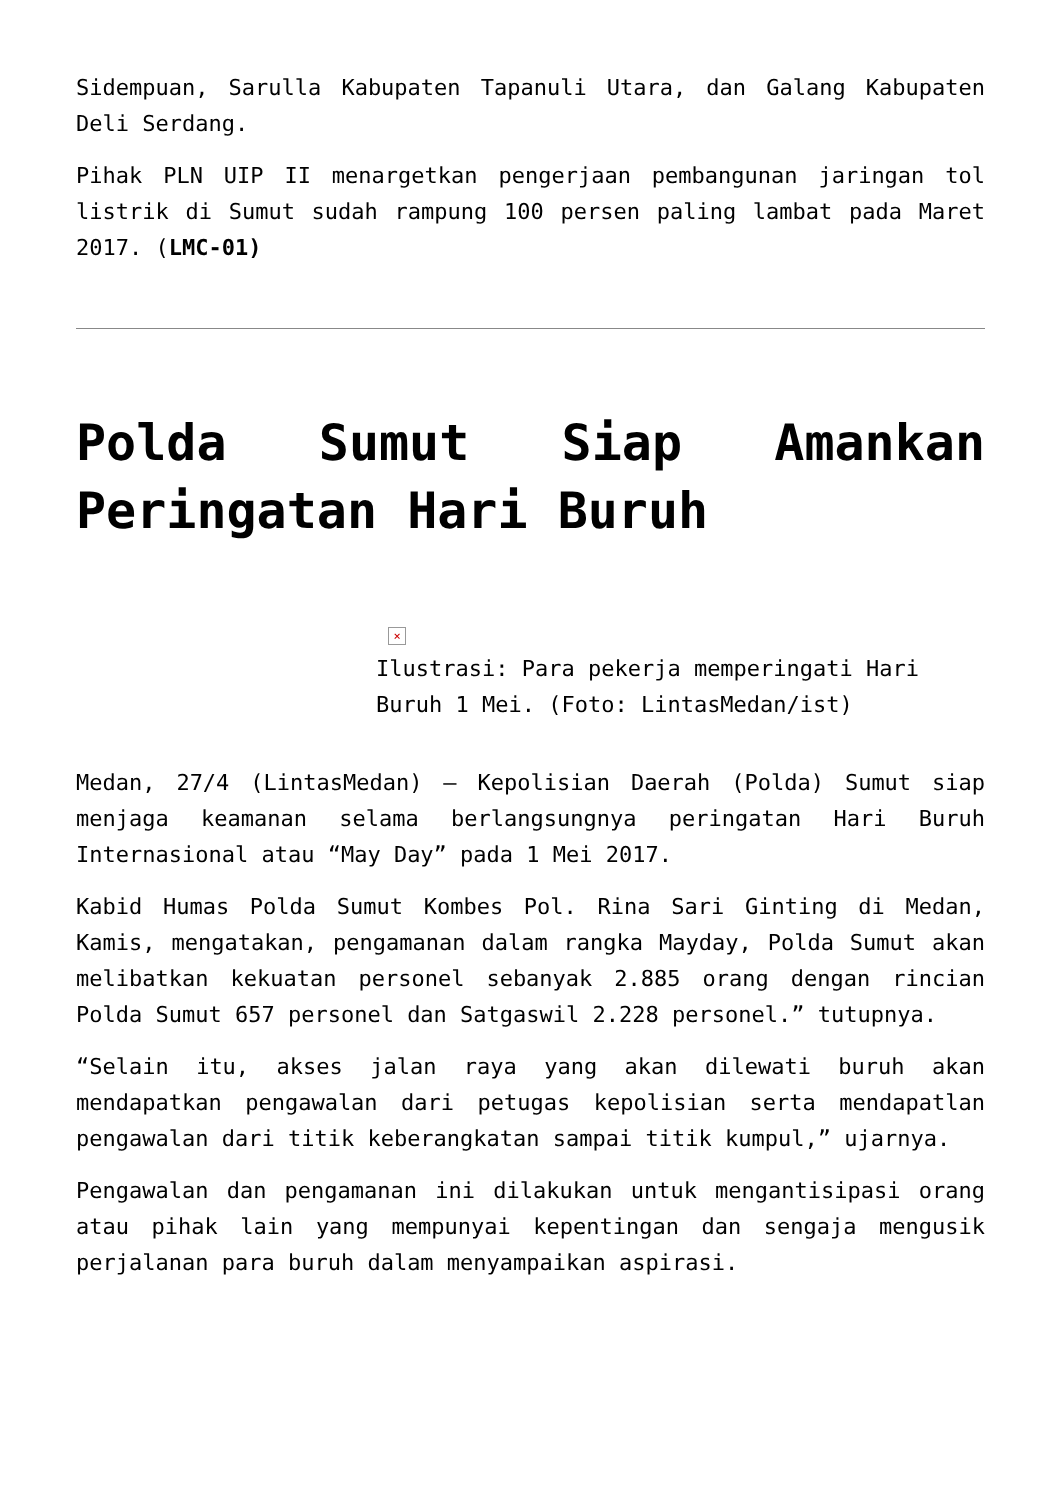Sidempuan, Sarulla Kabupaten Tapanuli Utara, dan Galang Kabupaten Deli Serdang.
Pihak PLN UIP II menargetkan pengerjaan pembangunan jaringan tol listrik di Sumut sudah rampung 100 persen paling lambat pada Maret 2017. (LMC-01)
Polda Sumut Siap Amankan Peringatan Hari Buruh
×
Ilustrasi: Para pekerja memperingati Hari Buruh 1 Mei. (Foto: LintasMedan/ist)
Medan, 27/4 (LintasMedan) – Kepolisian Daerah (Polda) Sumut siap menjaga keamanan selama berlangsungnya peringatan Hari Buruh Internasional atau “May Day” pada 1 Mei 2017.
Kabid Humas Polda Sumut Kombes Pol. Rina Sari Ginting di Medan, Kamis, mengatakan, pengamanan dalam rangka Mayday, Polda Sumut akan melibatkan kekuatan personel sebanyak 2.885 orang dengan rincian Polda Sumut 657 personel dan Satgaswil 2.228 personel.” tutupnya.
“Selain itu, akses jalan raya yang akan dilewati buruh akan mendapatkan pengawalan dari petugas kepolisian serta mendapatlan pengawalan dari titik keberangkatan sampai titik kumpul,” ujarnya.
Pengawalan dan pengamanan ini dilakukan untuk mengantisipasi orang atau pihak lain yang mempunyai kepentingan dan sengaja mengusik perjalanan para buruh dalam menyampaikan aspirasi.